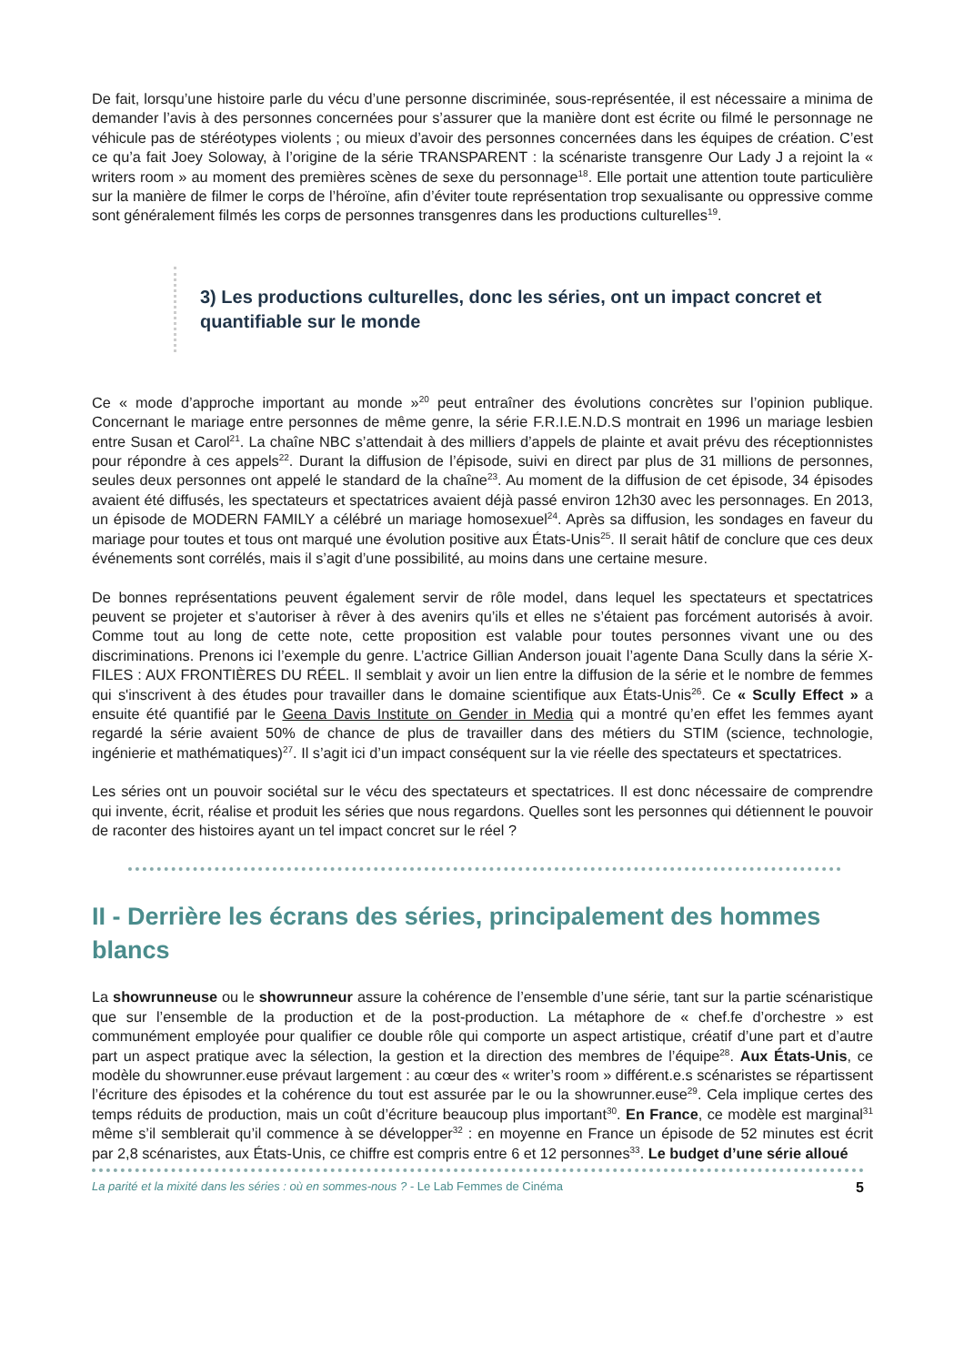De fait, lorsqu’une histoire parle du vécu d’une personne discriminée, sous-représentée, il est nécessaire a minima de demander l’avis à des personnes concernées pour s’assurer que la manière dont est écrite ou filmé le personnage ne véhicule pas de stéréotypes violents ; ou mieux d’avoir des personnes concernées dans les équipes de création. C’est ce qu’a fait Joey Soloway, à l’origine de la série TRANSPARENT : la scénariste transgenre Our Lady J a rejoint la « writers room » au moment des premières scènes de sexe du personnage<sup>18</sup>. Elle portait une attention toute particulière sur la manière de filmer le corps de l’héroïne, afin d’éviter toute représentation trop sexualisante ou oppressive comme sont généralement filmés les corps de personnes transgenres dans les productions culturelles<sup>19</sup>.
3) Les productions culturelles, donc les séries, ont un impact concret et quantifiable sur le monde
Ce « mode d’approche important au monde »<sup>20</sup> peut entraîner des évolutions concrètes sur l’opinion publique. Concernant le mariage entre personnes de même genre, la série F.R.I.E.N.D.S montrait en 1996 un mariage lesbien entre Susan et Carol<sup>21</sup>. La chaîne NBC s’attendait à des milliers d’appels de plainte et avait prévu des réceptionnistes pour répondre à ces appels<sup>22</sup>. Durant la diffusion de l’épisode, suivi en direct par plus de 31 millions de personnes, seules deux personnes ont appelé le standard de la chaîne<sup>23</sup>. Au moment de la diffusion de cet épisode, 34 épisodes avaient été diffusés, les spectateurs et spectatrices avaient déjà passé environ 12h30 avec les personnages. En 2013, un épisode de MODERN FAMILY a célébré un mariage homosexuel<sup>24</sup>. Après sa diffusion, les sondages en faveur du mariage pour toutes et tous ont marqué une évolution positive aux États-Unis<sup>25</sup>. Il serait hâtif de conclure que ces deux événements sont corrélés, mais il s’agit d’une possibilité, au moins dans une certaine mesure.
De bonnes représentations peuvent également servir de rôle model, dans lequel les spectateurs et spectatrices peuvent se projeter et s’autoriser à rêver à des avenirs qu’ils et elles ne s’étaient pas forcément autorisés à avoir. Comme tout au long de cette note, cette proposition est valable pour toutes personnes vivant une ou des discriminations. Prenons ici l’exemple du genre. L’actrice Gillian Anderson jouait l’agente Dana Scully dans la série X-FILES : AUX FRONTIÈRES DU RÉEL. Il semblait y avoir un lien entre la diffusion de la série et le nombre de femmes qui s'inscrivent à des études pour travailler dans le domaine scientifique aux États-Unis<sup>26</sup>. Ce « Scully Effect » a ensuite été quantifié par le Geena Davis Institute on Gender in Media qui a montré qu’en effet les femmes ayant regardé la série avaient 50% de chance de plus de travailler dans des métiers du STIM (science, technologie, ingénierie et mathématiques)<sup>27</sup>. Il s’agit ici d’un impact conséquent sur la vie réelle des spectateurs et spectatrices.
Les séries ont un pouvoir sociétal sur le vécu des spectateurs et spectatrices. Il est donc nécessaire de comprendre qui invente, écrit, réalise et produit les séries que nous regardons. Quelles sont les personnes qui détiennent le pouvoir de raconter des histoires ayant un tel impact concret sur le réel ?
II - Derrière les écrans des séries, principalement des hommes blancs
La showrunneuse ou le showrunneur assure la cohérence de l’ensemble d’une série, tant sur la partie scénaristique que sur l’ensemble de la production et de la post-production. La métaphore de « chef.fe d’orchestre » est communément employée pour qualifier ce double rôle qui comporte un aspect artistique, créatif d’une part et d’autre part un aspect pratique avec la sélection, la gestion et la direction des membres de l’équipe<sup>28</sup>. Aux États-Unis, ce modèle du showrunner.euse prévaut largement : au cœur des « writer’s room » différent.e.s scénaristes se répartissent l’écriture des épisodes et la cohérence du tout est assurée par le ou la showrunner.euse<sup>29</sup>. Cela implique certes des temps réduits de production, mais un coût d’écriture beaucoup plus important<sup>30</sup>. En France, ce modèle est marginal<sup>31</sup> même s’il semblerait qu’il commence à se développer<sup>32</sup> : en moyenne en France un épisode de 52 minutes est écrit par 2,8 scénaristes, aux États-Unis, ce chiffre est compris entre 6 et 12 personnes<sup>33</sup>. Le budget d’une série alloué
La parité et la mixité dans les séries : où en sommes-nous ? - Le Lab Femmes de Cinéma 5